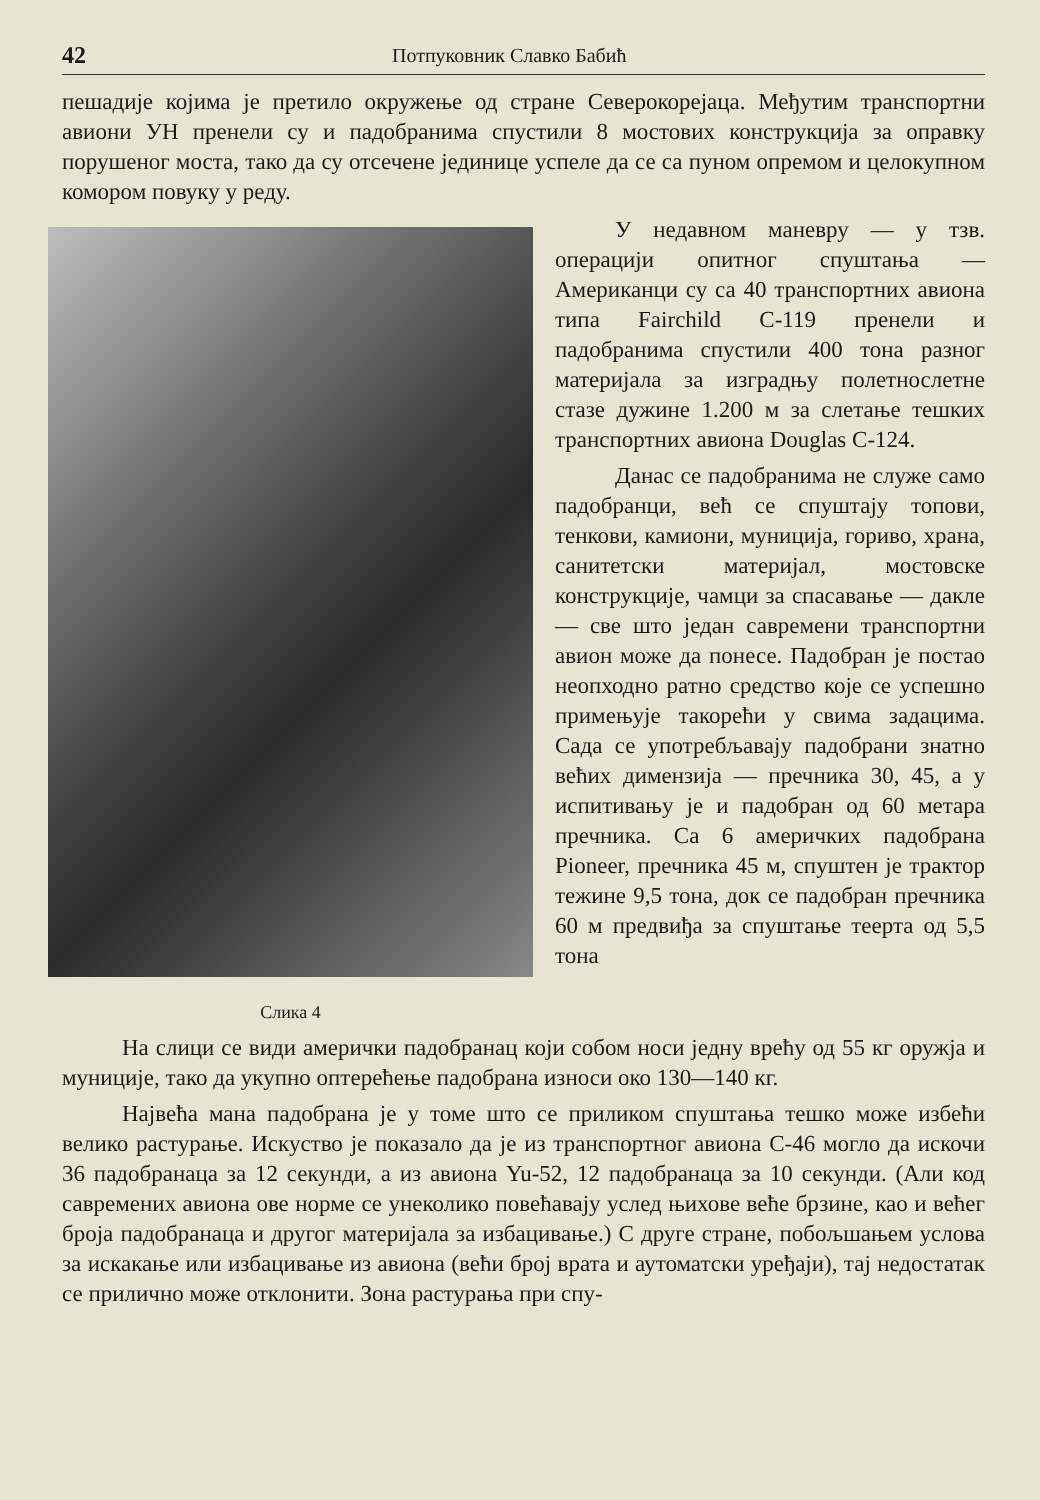42 Потпуковник Славко Бабић
пешадије којима је претило окружење од стране Северокорејаца. Међутим транспортни авиони УН пренели су и падобранима спустили 8 мостових конструкција за оправку порушеног моста, тако да су отсечене јединице успеле да се са пуном опремом и целокупном комором повуку у реду.
Слика 4
У недавном маневру — у тзв. операцији опитног спуштања — Американци су са 40 транспортних авиона типа Fairchild C-119 пренели и падобранима спустили 400 тона разног материјала за изградњу полетнослетне стазе дужине 1.200 м за слетање тешких транспортних авиона Douglas C-124.
Данас се падобранима не служе само падобранци, већ се спуштају топови, тенкови, камиони, муниција, гориво, храна, санитетски материјал, мостовске конструкције, чамци за спасавање — дакле — све што један савремени транспортни авион може да понесе. Падобран је постао неопходно ратно средство које се успешно примењује такорећи у свима задацима. Сада се употребљавају падобрани знатно већих димензија — пречника 30, 45, а у испитивању је и падобран од 60 метара пречника. Са 6 америчких падобрана Pioneer, пречника 45 м, спуштен је трактор тежине 9,5 тона, док се падобран пречника 60 м предвиђа за спуштање теерта од 5,5 тона
На слици се види амерички падобранац који собом носи једну врећу од 55 кг оружја и муниције, тако да укупно оптерећење падобрана износи око 130—140 кг.
Највећа мана падобрана је у томе што се приликом спуштања тешко може избећи велико растурање. Искуство је показало да је из транспортног авиона C-46 могло да искочи 36 падобранаца за 12 секунди, а из авиона Yu-52, 12 падобранаца за 10 секунди. (Али код савремених авиона ове норме се унеколико повећавају услед њихове веће брзине, као и већег броја падобранаца и другог материјала за избацивање.) С друге стране, побољшањем услова за искакање или избацивање из авиона (већи број врата и аутоматски уређаји), тај недостатак се прилично може отклонити. Зона растурања при спу-